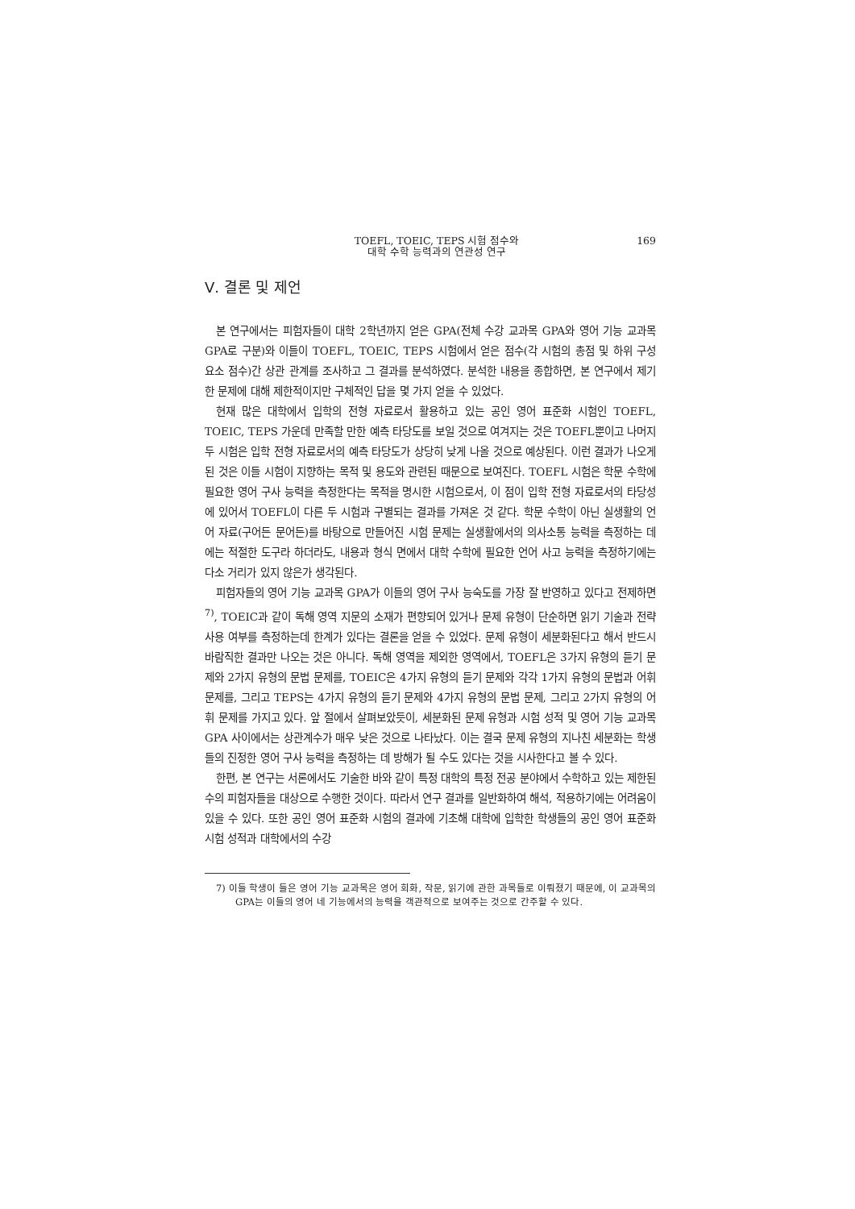TOEFL, TOEIC, TEPS 시험 점수와
대학 수학 능력과의 연관성 연구
169
Ⅴ. 결론 및 제언
본 연구에서는 피험자들이 대학 2학년까지 얻은 GPA(전체 수강 교과목 GPA와 영어 기능 교과목 GPA로 구분)와 이들이 TOEFL, TOEIC, TEPS 시험에서 얻은 점수(각 시험의 총점 및 하위 구성 요소 점수)간 상관 관계를 조사하고 그 결과를 분석하였다. 분석한 내용을 종합하면, 본 연구에서 제기한 문제에 대해 제한적이지만 구체적인 답을 몇 가지 얻을 수 있었다.
현재 많은 대학에서 입학의 전형 자료로서 활용하고 있는 공인 영어 표준화 시험인 TOEFL, TOEIC, TEPS 가운데 만족할 만한 예측 타당도를 보일 것으로 여겨지는 것은 TOEFL뿐이고 나머지 두 시험은 입학 전형 자료로서의 예측 타당도가 상당히 낮게 나올 것으로 예상된다. 이런 결과가 나오게 된 것은 이들 시험이 지향하는 목적 및 용도와 관련된 때문으로 보여진다. TOEFL 시험은 학문 수학에 필요한 영어 구사 능력을 측정한다는 목적을 명시한 시험으로서, 이 점이 입학 전형 자료로서의 타당성에 있어서 TOEFL이 다른 두 시험과 구별되는 결과를 가져온 것 같다. 학문 수학이 아닌 실생활의 언어 자료(구어든 문어든)를 바탕으로 만들어진 시험 문제는 실생활에서의 의사소통 능력을 측정하는 데에는 적절한 도구라 하더라도, 내용과 형식 면에서 대학 수학에 필요한 언어 사고 능력을 측정하기에는 다소 거리가 있지 않은가 생각된다.
피험자들의 영어 기능 교과목 GPA가 이들의 영어 구사 능숙도를 가장 잘 반영하고 있다고 전제하면<sup>7)</sup>, TOEIC과 같이 독해 영역 지문의 소재가 편향되어 있거나 문제 유형이 단순하면 읽기 기술과 전략 사용 여부를 측정하는데 한계가 있다는 결론을 얻을 수 있었다. 문제 유형이 세분화된다고 해서 반드시 바람직한 결과만 나오는 것은 아니다. 독해 영역을 제외한 영역에서, TOEFL은 3가지 유형의 듣기 문제와 2가지 유형의 문법 문제를, TOEIC은 4가지 유형의 듣기 문제와 각각 1가지 유형의 문법과 어휘 문제를, 그리고 TEPS는 4가지 유형의 듣기 문제와 4가지 유형의 문법 문제, 그리고 2가지 유형의 어휘 문제를 가지고 있다. 앞 절에서 살펴보았듯이, 세분화된 문제 유형과 시험 성적 및 영어 기능 교과목 GPA 사이에서는 상관계수가 매우 낮은 것으로 나타났다. 이는 결국 문제 유형의 지나친 세분화는 학생들의 진정한 영어 구사 능력을 측정하는 데 방해가 될 수도 있다는 것을 시사한다고 볼 수 있다.
한편, 본 연구는 서론에서도 기술한 바와 같이 특정 대학의 특정 전공 분야에서 수학하고 있는 제한된 수의 피험자들을 대상으로 수행한 것이다. 따라서 연구 결과를 일반화하여 해석, 적용하기에는 어려움이 있을 수 있다. 또한 공인 영어 표준화 시험의 결과에 기초해 대학에 입학한 학생들의 공인 영어 표준화 시험 성적과 대학에서의 수강
7) 이들 학생이 들은 영어 기능 교과목은 영어 회화, 작문, 읽기에 관한 과목들로 이뤄졌기 때문에, 이 교과목의 GPA는 이들의 영어 네 기능에서의 능력을 객관적으로 보여주는 것으로 간주할 수 있다.